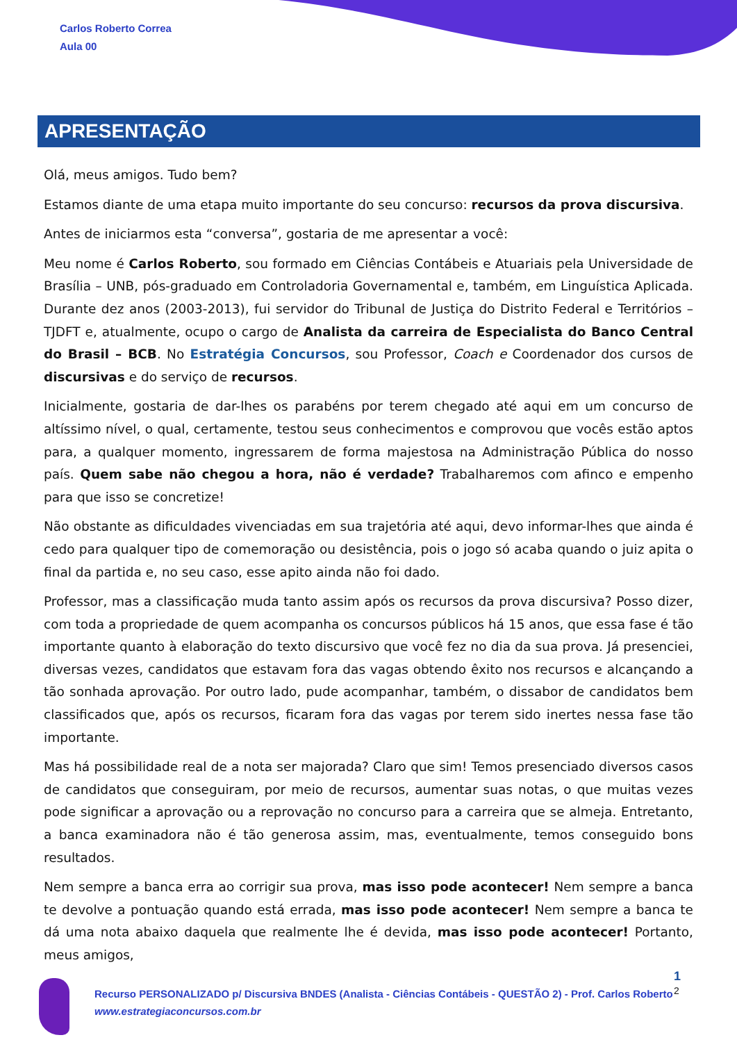Carlos Roberto Correa
Aula 00
APRESENTAÇÃO
Olá, meus amigos. Tudo bem?
Estamos diante de uma etapa muito importante do seu concurso: recursos da prova discursiva.
Antes de iniciarmos esta “conversa”, gostaria de me apresentar a você:
Meu nome é Carlos Roberto, sou formado em Ciências Contábeis e Atuariais pela Universidade de Brasília – UNB, pós-graduado em Controladoria Governamental e, também, em Linguística Aplicada. Durante dez anos (2003-2013), fui servidor do Tribunal de Justiça do Distrito Federal e Territórios – TJDFT e, atualmente, ocupo o cargo de Analista da carreira de Especialista do Banco Central do Brasil – BCB. No Estratégia Concursos, sou Professor, Coach e Coordenador dos cursos de discursivas e do serviço de recursos.
Inicialmente, gostaria de dar-lhes os parabéns por terem chegado até aqui em um concurso de altíssimo nível, o qual, certamente, testou seus conhecimentos e comprovou que vocês estão aptos para, a qualquer momento, ingressarem de forma majestosa na Administração Pública do nosso país. Quem sabe não chegou a hora, não é verdade? Trabalharemos com afinco e empenho para que isso se concretize!
Não obstante as dificuldades vivenciadas em sua trajetória até aqui, devo informar-lhes que ainda é cedo para qualquer tipo de comemoração ou desistência, pois o jogo só acaba quando o juiz apita o final da partida e, no seu caso, esse apito ainda não foi dado.
Professor, mas a classificação muda tanto assim após os recursos da prova discursiva? Posso dizer, com toda a propriedade de quem acompanha os concursos públicos há 15 anos, que essa fase é tão importante quanto à elaboração do texto discursivo que você fez no dia da sua prova. Já presenciei, diversas vezes, candidatos que estavam fora das vagas obtendo êxito nos recursos e alcançando a tão sonhada aprovação. Por outro lado, pude acompanhar, também, o dissabor de candidatos bem classificados que, após os recursos, ficaram fora das vagas por terem sido inertes nessa fase tão importante.
Mas há possibilidade real de a nota ser majorada? Claro que sim! Temos presenciado diversos casos de candidatos que conseguiram, por meio de recursos, aumentar suas notas, o que muitas vezes pode significar a aprovação ou a reprovação no concurso para a carreira que se almeja. Entretanto, a banca examinadora não é tão generosa assim, mas, eventualmente, temos conseguido bons resultados.
Nem sempre a banca erra ao corrigir sua prova, mas isso pode acontecer! Nem sempre a banca te devolve a pontuação quando está errada, mas isso pode acontecer! Nem sempre a banca te dá uma nota abaixo daquela que realmente lhe é devida, mas isso pode acontecer! Portanto, meus amigos,
1
2
Recurso PERSONALIZADO p/ Discursiva BNDES (Analista - Ciências Contábeis - QUESTÃO 2) - Prof. Carlos Roberto
www.estrategiaconcursos.com.br